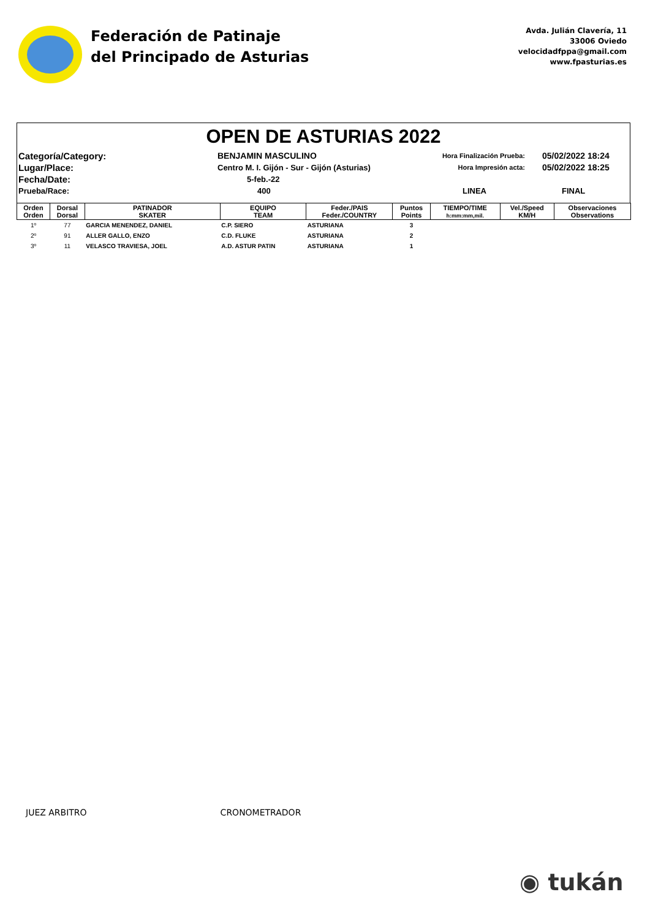Federación de Patinaje
del Principado de Asturias
Avda. Julián Clavería, 11
33006 Oviedo
velocidadfppa@gmail.com
www.fpasturias.es
OPEN DE ASTURIAS 2022
Categoría/Category:
BENJAMIN MASCULINO
Hora Finalización Prueba:
05/02/2022 18:24
Lugar/Place:
Centro M. I. Gijón - Sur - Gijón (Asturias)
Hora Impresión acta:
05/02/2022 18:25
Fecha/Date:
5-feb.-22
Prueba/Race:
400
LINEA
FINAL
| Orden Orden | Dorsal Dorsal | PATINADOR SKATER | EQUIPO TEAM | Feder./PAIS Feder./COUNTRY | Puntos Points | TIEMPO/TIME h:mm:mm,mil. | Vel./Speed KM/H | Observaciones Observations |
| --- | --- | --- | --- | --- | --- | --- | --- | --- |
| 1º | 77 | GARCIA MENENDEZ, DANIEL | C.P. SIERO | ASTURIANA | 3 | | | |
| 2º | 91 | ALLER GALLO, ENZO | C.D. FLUKE | ASTURIANA | 2 | | | |
| 3º | 11 | VELASCO TRAVIESA, JOEL | A.D. ASTUR PATIN | ASTURIANA | 1 | | | |
JUEZ ARBITRO CRONOMETRADOR
◉ tukán